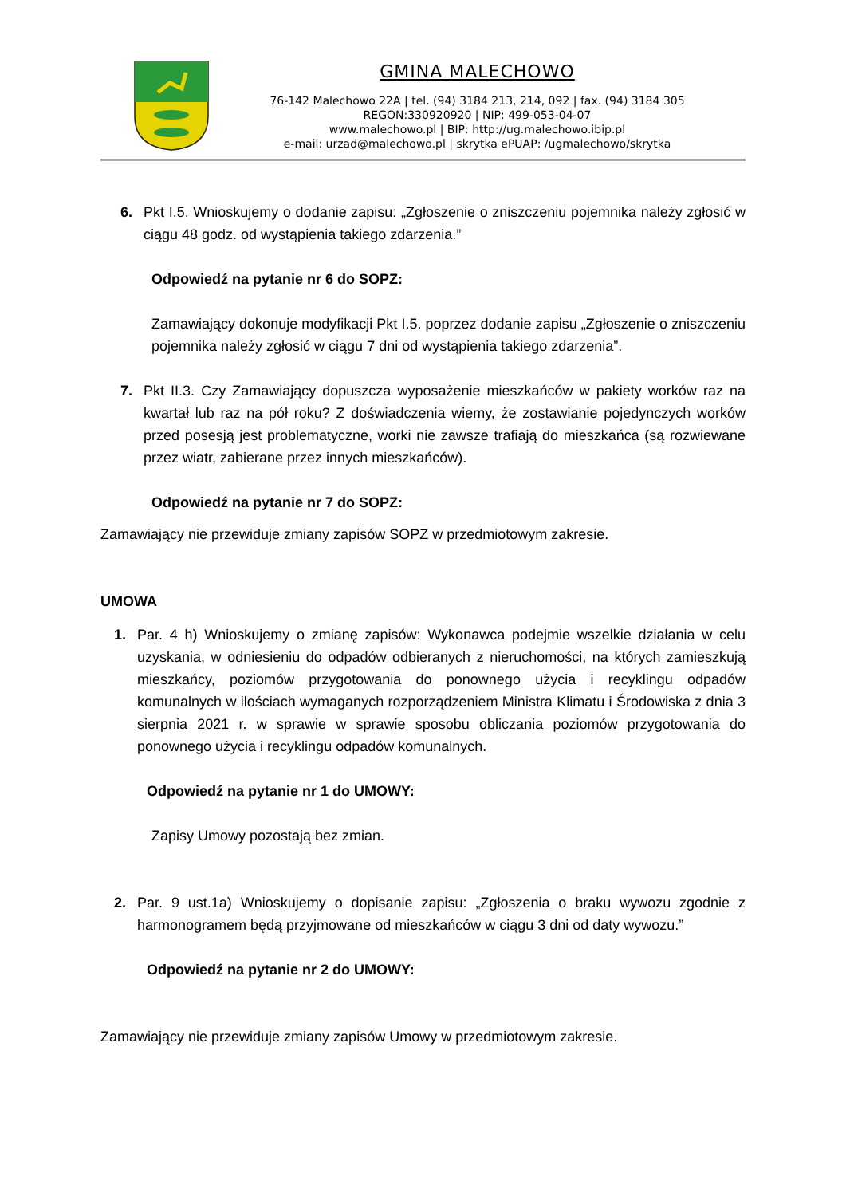GMINA MALECHOWO
76-142 Malechowo 22A | tel. (94) 3184 213, 214, 092 | fax. (94) 3184 305
REGON:330920920 | NIP: 499-053-04-07
www.malechowo.pl | BIP: http://ug.malechowo.ibip.pl
e-mail: urzad@malechowo.pl | skrytka ePUAP: /ugmalechowo/skrytka
6. Pkt I.5. Wnioskujemy o dodanie zapisu: „Zgłoszenie o zniszczeniu pojemnika należy zgłosić w ciągu 48 godz. od wystąpienia takiego zdarzenia.”
Odpowiedź na pytanie nr 6 do SOPZ:
Zamawiający dokonuje modyfikacji Pkt I.5. poprzez dodanie zapisu „Zgłoszenie o zniszczeniu pojemnika należy zgłosić w ciągu 7 dni od wystąpienia takiego zdarzenia”.
7. Pkt II.3. Czy Zamawiający dopuszcza wyposażenie mieszkańców w pakiety worków raz na kwartał lub raz na pół roku? Z doświadczenia wiemy, że zostawianie pojedynczych worków przed posesją jest problematyczne, worki nie zawsze trafiają do mieszkańca (są rozwiewane przez wiatr, zabierane przez innych mieszkańców).
Odpowiedź na pytanie nr 7 do SOPZ:
Zamawiający nie przewiduje zmiany zapisów SOPZ w przedmiotowym zakresie.
UMOWA
1. Par. 4 h) Wnioskujemy o zmianę zapisów: Wykonawca podejmie wszelkie działania w celu uzyskania, w odniesieniu do odpadów odbieranych z nieruchomości, na których zamieszkują mieszkańcy, poziomów przygotowania do ponownego użycia i recyklingu odpadów komunalnych w ilościach wymaganych rozporządzeniem Ministra Klimatu i Środowiska z dnia 3 sierpnia 2021 r. w sprawie w sprawie sposobu obliczania poziomów przygotowania do ponownego użycia i recyklingu odpadów komunalnych.
Odpowiedź na pytanie nr 1 do UMOWY:
Zapisy Umowy pozostają bez zmian.
2. Par. 9 ust.1a) Wnioskujemy o dopisanie zapisu: „Zgłoszenia o braku wywozu zgodnie z harmonogramem będą przyjmowane od mieszkańców w ciągu 3 dni od daty wywozu.”
Odpowiedź na pytanie nr 2 do UMOWY:
Zamawiający nie przewiduje zmiany zapisów Umowy w przedmiotowym zakresie.